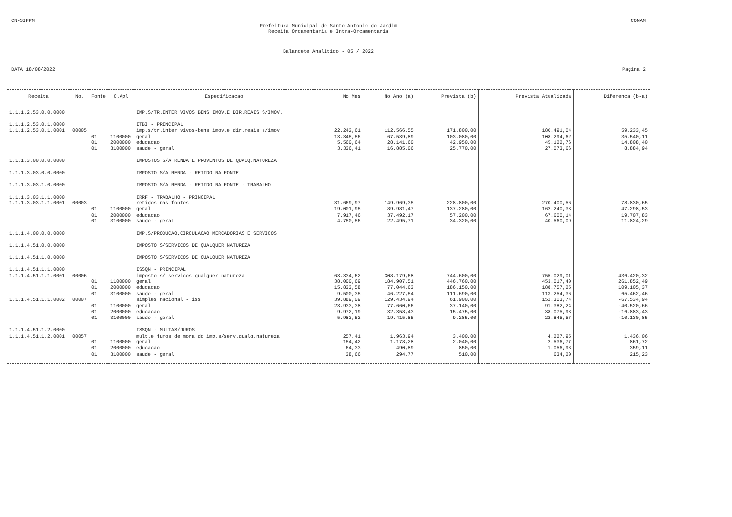CN-SIFPM CONAM
Prefeitura Municipal de Santo Antonio do Jardim
Receita Orcamentaria e Intra-Orcamentaria
Balancete Analitico - 05 / 2022
DATA 18/08/2022 Pagina 2
| Receita | No. | Fonte | C.Apl | Especificacao | No Mes | No Ano (a) | Prevista (b) | Prevista Atualizada | Diferenca (b-a) |
| --- | --- | --- | --- | --- | --- | --- | --- | --- | --- |
| 1.1.1.2.53.0.0.0000 | | | | IMP.S/TR.INTER VIVOS BENS IMOV.E DIR.REAIS S/IMOV. | | | | | |
| 1.1.1.2.53.0.1.0000 | | | | ITBI - PRINCIPAL | | | | | |
| 1.1.1.2.53.0.1.0001 | 00005 | | | imp.s/tr.inter vivos-bens imov.e dir.reais s/imov | 22.242,61 | 112.566,55 | 171.800,00 | 180.491,04 | 59.233,45 |
| | | 01 | 1100000 | geral | 13.345,56 | 67.539,89 | 103.080,00 | 108.294,62 | 35.540,11 |
| | | 01 | 2000000 | educacao | 5.560,64 | 28.141,60 | 42.950,00 | 45.122,76 | 14.808,40 |
| | | 01 | 3100000 | saude - geral | 3.336,41 | 16.885,06 | 25.770,00 | 27.073,66 | 8.884,94 |
| 1.1.1.3.00.0.0.0000 | | | | IMPOSTOS S/A RENDA E PROVENTOS DE QUALQ.NATUREZA | | | | | |
| 1.1.1.3.03.0.0.0000 | | | | IMPOSTO S/A RENDA - RETIDO NA FONTE | | | | | |
| 1.1.1.3.03.1.0.0000 | | | | IMPOSTO S/A RENDA - RETIDO NA FONTE - TRABALHO | | | | | |
| 1.1.1.3.03.1.1.0000 | | | | IRRF - TRABALHO - PRINCIPAL | | | | | |
| 1.1.1.3.03.1.1.0001 | 00003 | | | retidos nas fontes | 31.669,97 | 149.969,35 | 228.800,00 | 270.400,56 | 78.830,65 |
| | | 01 | 1100000 | geral | 19.001,95 | 89.981,47 | 137.280,00 | 162.240,33 | 47.298,53 |
| | | 01 | 2000000 | educacao | 7.917,46 | 37.492,17 | 57.200,00 | 67.600,14 | 19.707,83 |
| | | 01 | 3100000 | saude - geral | 4.750,56 | 22.495,71 | 34.320,00 | 40.560,09 | 11.824,29 |
| 1.1.1.4.00.0.0.0000 | | | | IMP.S/PRODUCAO,CIRCULACAO MERCADORIAS E SERVICOS | | | | | |
| 1.1.1.4.51.0.0.0000 | | | | IMPOSTO S/SERVICOS DE QUALQUER NATUREZA | | | | | |
| 1.1.1.4.51.1.0.0000 | | | | IMPOSTO S/SERVICOS DE QUALQUER NATUREZA | | | | | |
| 1.1.1.4.51.1.1.0000 | | | | ISSQN - PRINCIPAL | | | | | |
| 1.1.1.4.51.1.1.0001 | 00006 | | | imposto s/ servicos qualquer natureza | 63.334,62 | 308.179,68 | 744.600,00 | 755.029,01 | 436.420,32 |
| | | 01 | 1100000 | geral | 38.000,69 | 184.907,51 | 446.760,00 | 453.017,40 | 261.852,49 |
| | | 01 | 2000000 | educacao | 15.833,58 | 77.044,63 | 186.150,00 | 188.757,25 | 109.105,37 |
| | | 01 | 3100000 | saude - geral | 9.500,35 | 46.227,54 | 111.690,00 | 113.254,36 | 65.462,46 |
| 1.1.1.4.51.1.1.0002 | 00007 | | | simples nacional - iss | 39.889,09 | 129.434,94 | 61.900,00 | 152.303,74 | -67.534,94 |
| | | 01 | 1100000 | geral | 23.933,38 | 77.660,66 | 37.140,00 | 91.382,24 | -40.520,66 |
| | | 01 | 2000000 | educacao | 9.972,19 | 32.358,43 | 15.475,00 | 38.075,93 | -16.883,43 |
| | | 01 | 3100000 | saude - geral | 5.983,52 | 19.415,85 | 9.285,00 | 22.845,57 | -10.130,85 |
| 1.1.1.4.51.1.2.0000 | | | | ISSQN - MULTAS/JUROS | | | | | |
| 1.1.1.4.51.1.2.0001 | 00057 | | | mult.e juros de mora do imp.s/serv.qualq.natureza | 257,41 | 1.963,94 | 3.400,00 | 4.227,95 | 1.436,06 |
| | | 01 | 1100000 | geral | 154,42 | 1.178,28 | 2.040,00 | 2.536,77 | 861,72 |
| | | 01 | 2000000 | educacao | 64,33 | 490,89 | 850,00 | 1.056,98 | 359,11 |
| | | 01 | 3100000 | saude - geral | 38,66 | 294,77 | 510,00 | 634,20 | 215,23 |